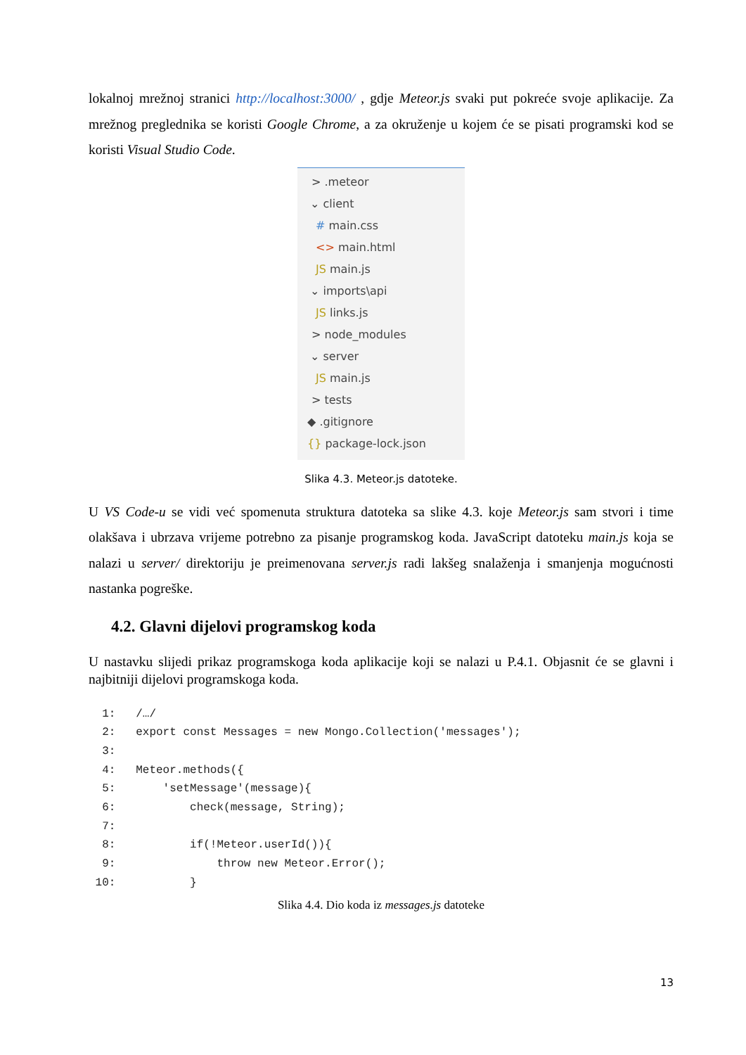lokalnoj mrežnoj stranici http://localhost:3000/ , gdje Meteor.js svaki put pokreće svoje aplikacije. Za mrežnog preglednika se koristi Google Chrome, a za okruženje u kojem će se pisati programski kod se koristi Visual Studio Code.
> .meteor
⌄ client
# main.css
<> main.html
JS main.js
⌄ imports\api
JS links.js
> node_modules
⌄ server
JS main.js
> tests
◆ .gitignore
{} package-lock.json
Slika 4.3. Meteor.js datoteke.
U VS Code-u se vidi već spomenuta struktura datoteka sa slike 4.3. koje Meteor.js sam stvori i time olakšava i ubrzava vrijeme potrebno za pisanje programskog koda. JavaScript datoteku main.js koja se nalazi u server/ direktoriju je preimenovana server.js radi lakšeg snalaženja i smanjenja mogućnosti nastanka pogreške.
4.2. Glavni dijelovi programskog koda
U nastavku slijedi prikaz programskoga koda aplikacije koji se nalazi u P.4.1. Objasnit će se glavni i najbitniji dijelovi programskoga koda.
  1:   /…/
  2:   export const Messages = new Mongo.Collection('messages');
  3:
  4:   Meteor.methods({
  5:       'setMessage'(message){
  6:           check(message, String);
  7:
  8:           if(!Meteor.userId()){
  9:               throw new Meteor.Error();
 10:           }
Slika 4.4. Dio koda iz messages.js datoteke
13